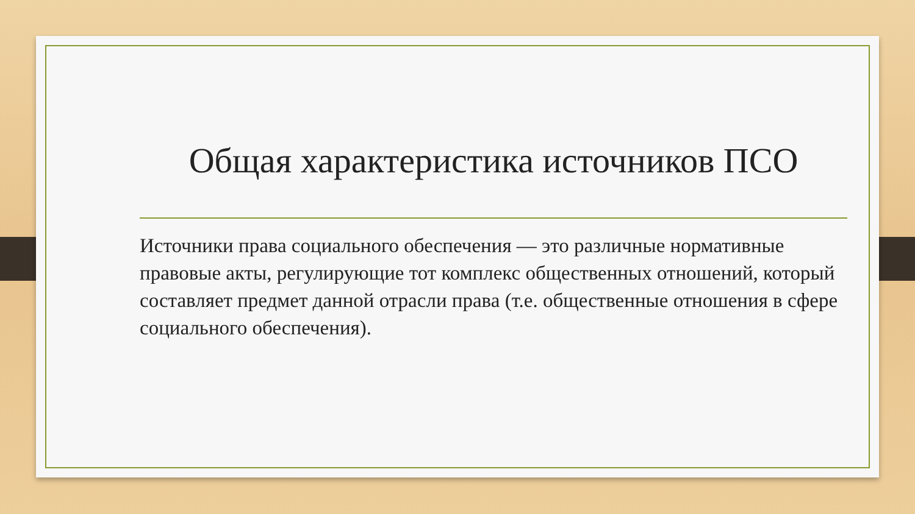Общая характеристика источников ПСО
Источники права социального обеспечения — это различные нормативные правовые акты, регулирующие тот комплекс общественных отношений, который составляет предмет данной отрасли права (т.е. общественные отношения в сфере социального обеспечения).